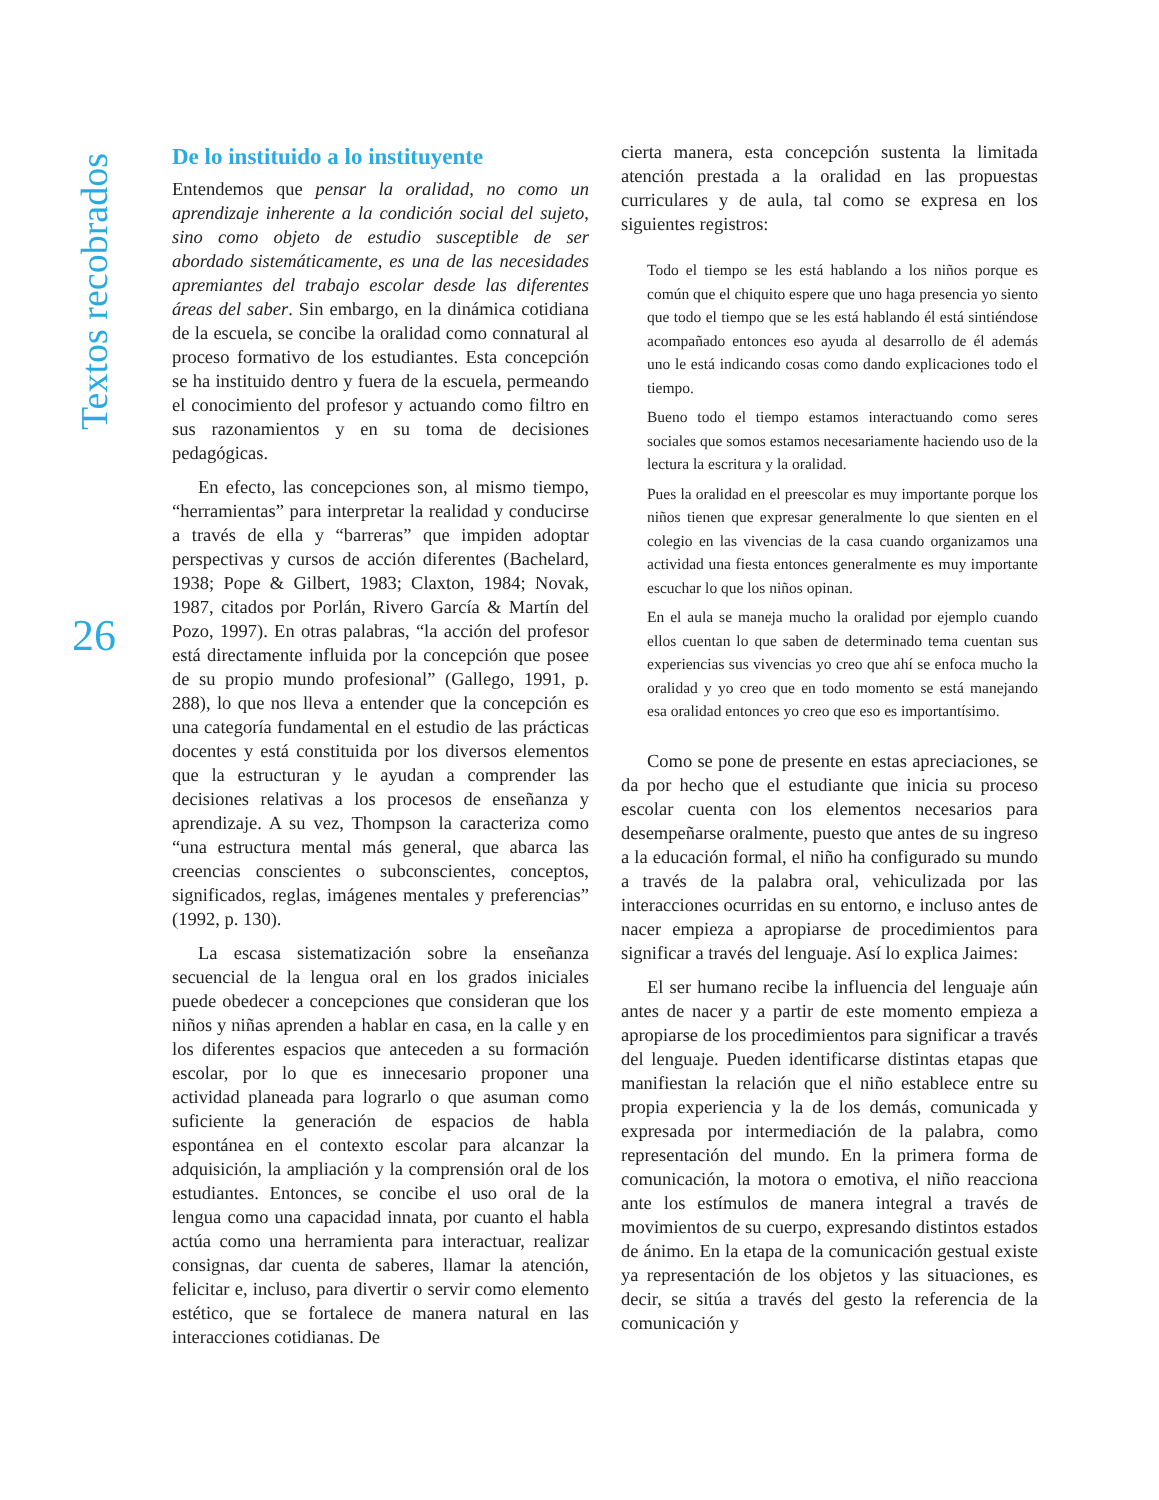Textos recobrados
26
De lo instituido a lo instituyente
Entendemos que pensar la oralidad, no como un aprendizaje inherente a la condición social del sujeto, sino como objeto de estudio susceptible de ser abordado sistemáticamente, es una de las necesidades apremiantes del trabajo escolar desde las diferentes áreas del saber. Sin embargo, en la dinámica cotidiana de la escuela, se concibe la oralidad como connatural al proceso formativo de los estudiantes. Esta concepción se ha instituido dentro y fuera de la escuela, permeando el conocimiento del profesor y actuando como filtro en sus razonamientos y en su toma de decisiones pedagógicas.
En efecto, las concepciones son, al mismo tiempo, “herramientas” para interpretar la realidad y conducirse a través de ella y “barreras” que impiden adoptar perspectivas y cursos de acción diferentes (Bachelard, 1938; Pope & Gilbert, 1983; Claxton, 1984; Novak, 1987, citados por Porlán, Rivero García & Martín del Pozo, 1997). En otras palabras, “la acción del profesor está directamente influida por la concepción que posee de su propio mundo profesional” (Gallego, 1991, p. 288), lo que nos lleva a entender que la concepción es una categoría fundamental en el estudio de las prácticas docentes y está constituida por los diversos elementos que la estructuran y le ayudan a comprender las decisiones relativas a los procesos de enseñanza y aprendizaje. A su vez, Thompson la caracteriza como “una estructura mental más general, que abarca las creencias conscientes o subconscientes, conceptos, significados, reglas, imágenes mentales y preferencias” (1992, p. 130).
La escasa sistematización sobre la enseñanza secuencial de la lengua oral en los grados iniciales puede obedecer a concepciones que consideran que los niños y niñas aprenden a hablar en casa, en la calle y en los diferentes espacios que anteceden a su formación escolar, por lo que es innecesario proponer una actividad planeada para lograrlo o que asuman como suficiente la generación de espacios de habla espontánea en el contexto escolar para alcanzar la adquisición, la ampliación y la comprensión oral de los estudiantes. Entonces, se concibe el uso oral de la lengua como una capacidad innata, por cuanto el habla actúa como una herramienta para interactuar, realizar consignas, dar cuenta de saberes, llamar la atención, felicitar e, incluso, para divertir o servir como elemento estético, que se fortalece de manera natural en las interacciones cotidianas. De
cierta manera, esta concepción sustenta la limitada atención prestada a la oralidad en las propuestas curriculares y de aula, tal como se expresa en los siguientes registros:
Todo el tiempo se les está hablando a los niños porque es común que el chiquito espere que uno haga presencia yo siento que todo el tiempo que se les está hablando él está sintiéndose acompañado entonces eso ayuda al desarrollo de él además uno le está indicando cosas como dando explicaciones todo el tiempo.
Bueno todo el tiempo estamos interactuando como seres sociales que somos estamos necesariamente haciendo uso de la lectura la escritura y la oralidad.
Pues la oralidad en el preescolar es muy importante porque los niños tienen que expresar generalmente lo que sienten en el colegio en las vivencias de la casa cuando organizamos una actividad una fiesta entonces generalmente es muy importante escuchar lo que los niños opinan.
En el aula se maneja mucho la oralidad por ejemplo cuando ellos cuentan lo que saben de determinado tema cuentan sus experiencias sus vivencias yo creo que ahí se enfoca mucho la oralidad y yo creo que en todo momento se está manejando esa oralidad entonces yo creo que eso es importantísimo.
Como se pone de presente en estas apreciaciones, se da por hecho que el estudiante que inicia su proceso escolar cuenta con los elementos necesarios para desempeñarse oralmente, puesto que antes de su ingreso a la educación formal, el niño ha configurado su mundo a través de la palabra oral, vehiculizada por las interacciones ocurridas en su entorno, e incluso antes de nacer empieza a apropiarse de procedimientos para significar a través del lenguaje. Así lo explica Jaimes:
El ser humano recibe la influencia del lenguaje aún antes de nacer y a partir de este momento empieza a apropiarse de los procedimientos para significar a través del lenguaje. Pueden identificarse distintas etapas que manifiestan la relación que el niño establece entre su propia experiencia y la de los demás, comunicada y expresada por intermediación de la palabra, como representación del mundo. En la primera forma de comunicación, la motora o emotiva, el niño reacciona ante los estímulos de manera integral a través de movimientos de su cuerpo, expresando distintos estados de ánimo. En la etapa de la comunicación gestual existe ya representación de los objetos y las situaciones, es decir, se sitúa a través del gesto la referencia de la comunicación y